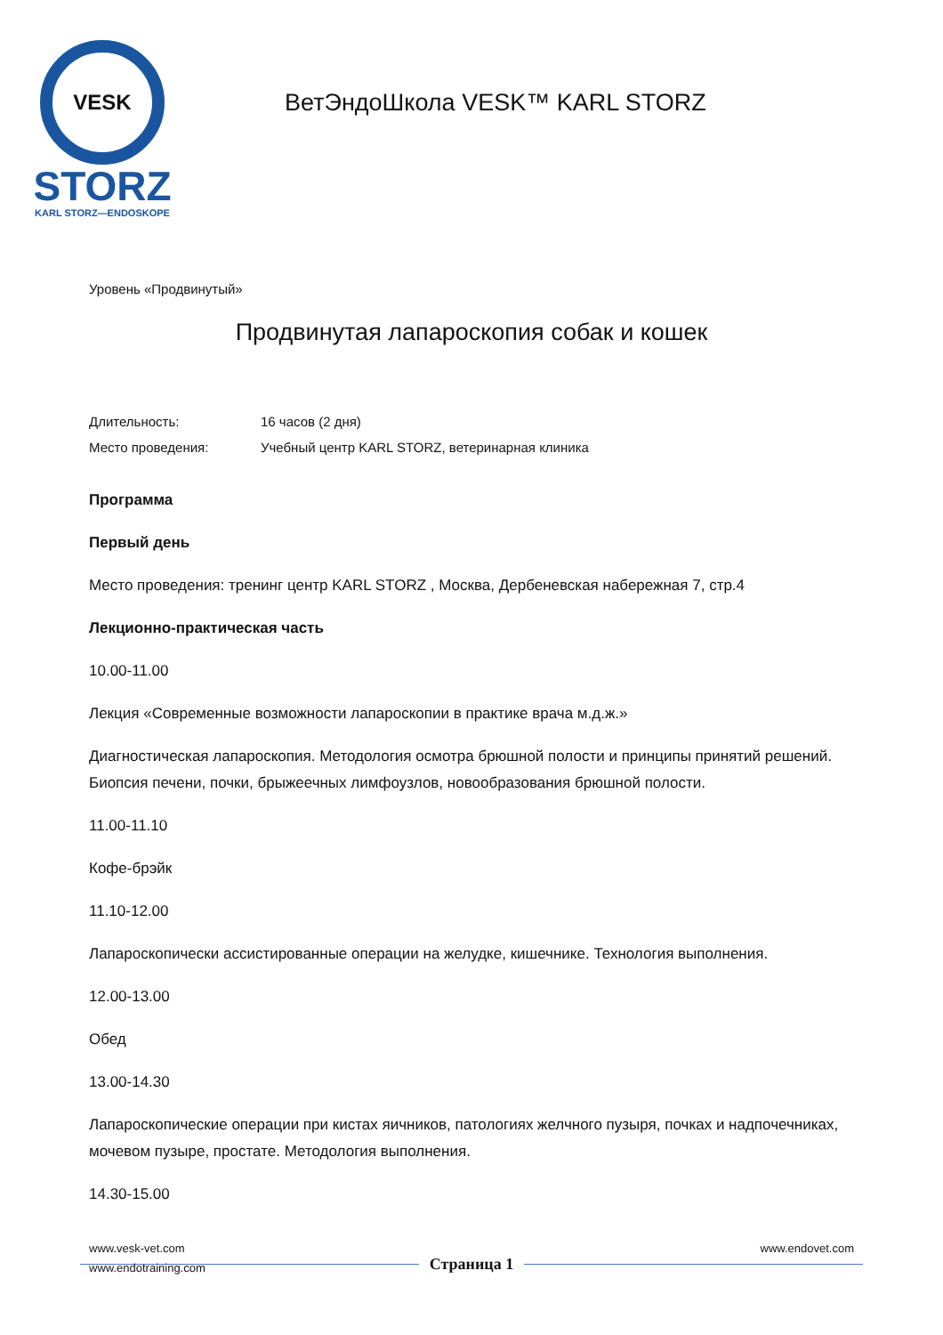VESK
STORZ
KARL STORZ—ENDOSKOPE
ВетЭндоШкола VESK™ KARL STORZ
Уровень «Продвинутый»
Продвинутая лапароскопия собак и кошек
Длительность: 16 часов (2 дня)
Место проведения: Учебный центр KARL STORZ, ветеринарная клиника
Программа
Первый день
Место проведения: тренинг центр KARL STORZ , Москва, Дербеневская набережная 7, стр.4
Лекционно-практическая часть
10.00-11.00
Лекция «Современные возможности лапароскопии в практике врача м.д.ж.»
Диагностическая лапароскопия. Методология осмотра брюшной полости и принципы принятий решений. Биопсия печени, почки, брыжеечных лимфоузлов, новообразования брюшной полости.
11.00-11.10
Кофе-брэйк
11.10-12.00
Лапароскопически ассистированные операции на желудке, кишечнике. Технология выполнения.
12.00-13.00
Обед
13.00-14.30
Лапароскопические операции при кистах яичников, патологиях желчного пузыря, почках и надпочечниках, мочевом пузыре, простате. Методология выполнения.
14.30-15.00
www.vesk-vet.com www.endovet.com
Страница 1
www.endotraining.com